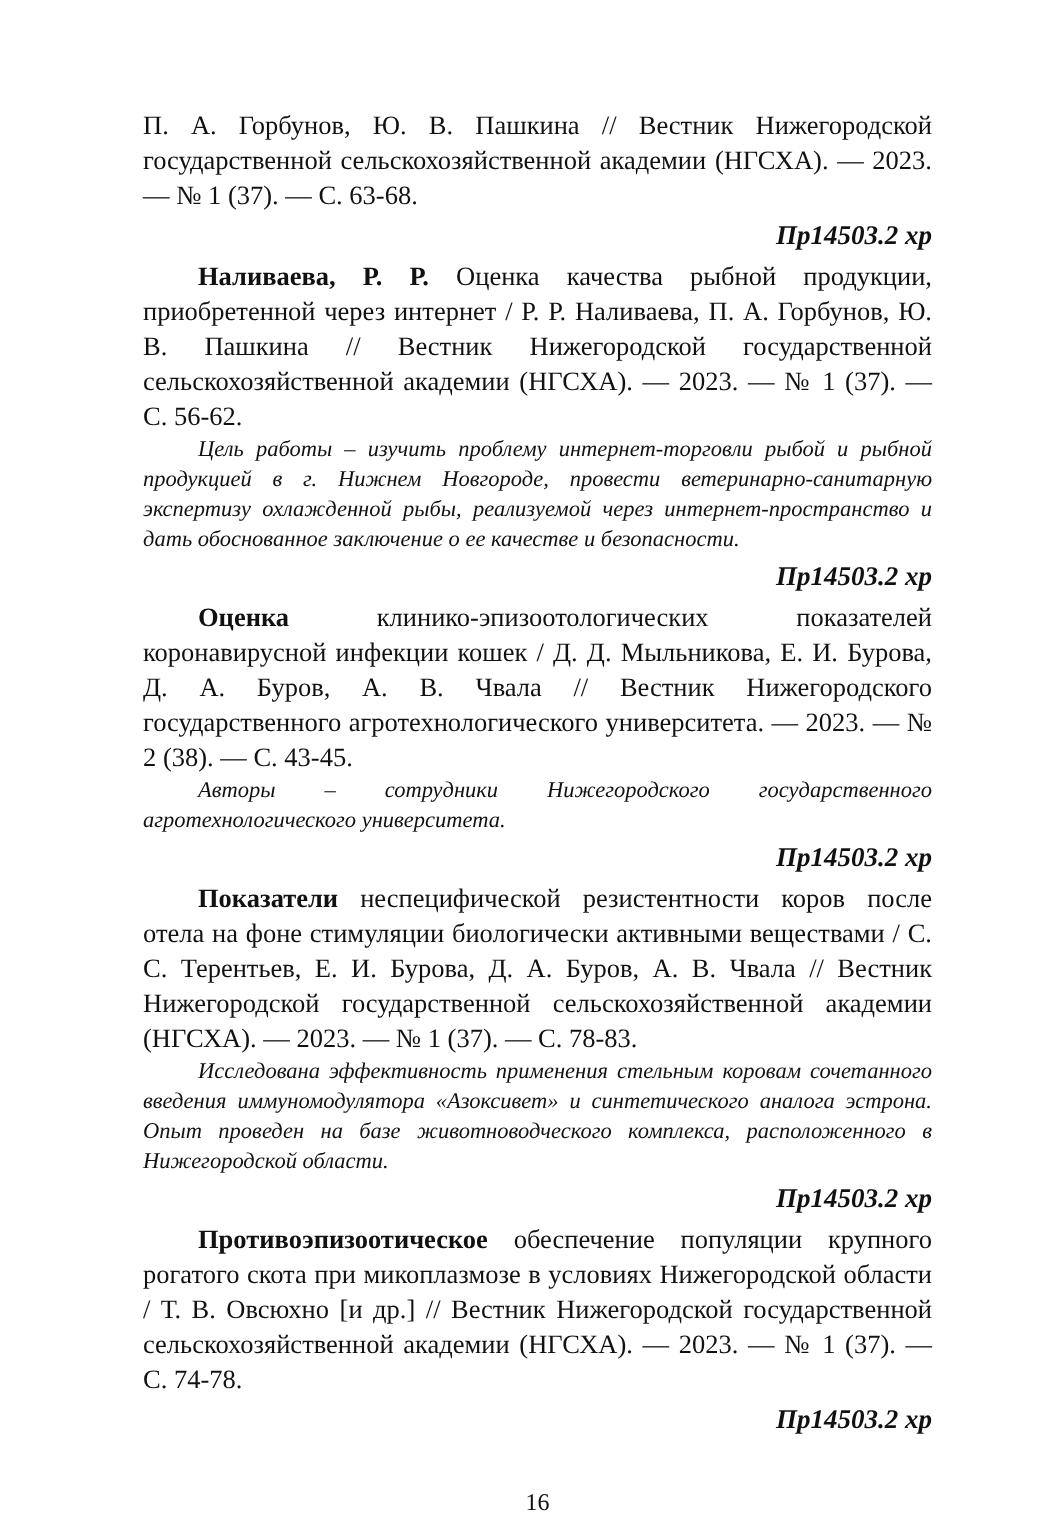П. А. Горбунов, Ю. В. Пашкина // Вестник Нижегородской государственной сельскохозяйственной академии (НГСХА). — 2023. — № 1 (37). — С. 63-68.
Пр14503.2 хр
Наливаева, Р. Р. Оценка качества рыбной продукции, приобретенной через интернет / Р. Р. Наливаева, П. А. Горбунов, Ю. В. Пашкина // Вестник Нижегородской государственной сельскохозяйственной академии (НГСХА). — 2023. — № 1 (37). — С. 56-62.
Цель работы – изучить проблему интернет-торговли рыбой и рыбной продукцией в г. Нижнем Новгороде, провести ветеринарно-санитарную экспертизу охлажденной рыбы, реализуемой через интернет-пространство и дать обоснованное заключение о ее качестве и безопасности.
Пр14503.2 хр
Оценка клинико-эпизоотологических показателей коронавирусной инфекции кошек / Д. Д. Мыльникова, Е. И. Бурова, Д. А. Буров, А. В. Чвала // Вестник Нижегородского государственного агротехнологического университета. — 2023. — № 2 (38). — С. 43-45.
Авторы – сотрудники Нижегородского государственного агротехнологического университета.
Пр14503.2 хр
Показатели неспецифической резистентности коров после отела на фоне стимуляции биологически активными веществами / С. С. Терентьев, Е. И. Бурова, Д. А. Буров, А. В. Чвала // Вестник Нижегородской государственной сельскохозяйственной академии (НГСХА). — 2023. — № 1 (37). — С. 78-83.
Исследована эффективность применения стельным коровам сочетанного введения иммуномодулятора «Азоксивет» и синтетического аналога эстрона. Опыт проведен на базе животноводческого комплекса, расположенного в Нижегородской области.
Пр14503.2 хр
Противоэпизоотическое обеспечение популяции крупного рогатого скота при микоплазмозе в условиях Нижегородской области / Т. В. Овсюхно [и др.] // Вестник Нижегородской государственной сельскохозяйственной академии (НГСХА). — 2023. — № 1 (37). — С. 74-78.
Пр14503.2 хр
16